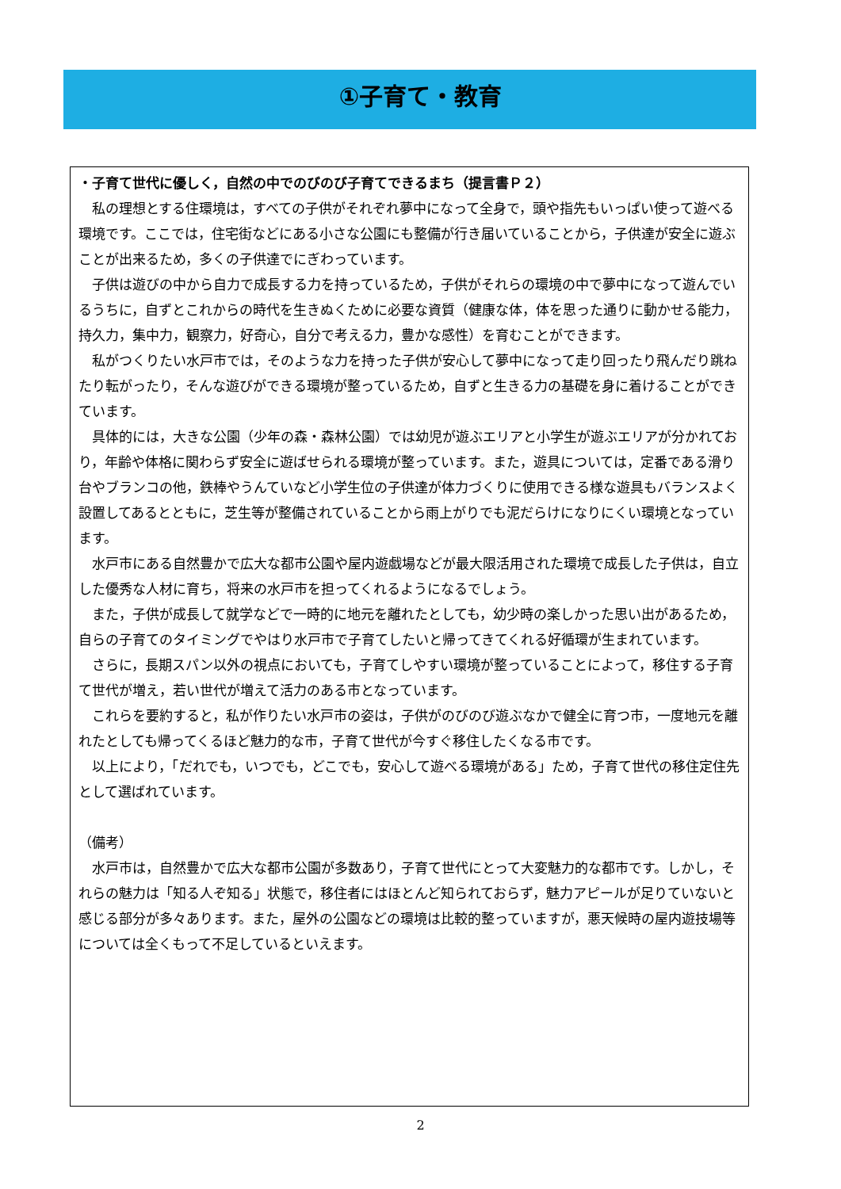①子育て・教育
・子育て世代に優しく，自然の中でのびのび子育てできるまち（提言書Ｐ２）
私の理想とする住環境は，すべての子供がそれぞれ夢中になって全身で，頭や指先もいっぱい使って遊べる環境です。ここでは，住宅街などにある小さな公園にも整備が行き届いていることから，子供達が安全に遊ぶことが出来るため，多くの子供達でにぎわっています。
子供は遊びの中から自力で成長する力を持っているため，子供がそれらの環境の中で夢中になって遊んでいるうちに，自ずとこれからの時代を生きぬくために必要な資質（健康な体，体を思った通りに動かせる能力，持久力，集中力，観察力，好奇心，自分で考える力，豊かな感性）を育むことができます。
私がつくりたい水戸市では，そのような力を持った子供が安心して夢中になって走り回ったり飛んだり跳ねたり転がったり，そんな遊びができる環境が整っているため，自ずと生きる力の基礎を身に着けることができています。
具体的には，大きな公園（少年の森・森林公園）では幼児が遊ぶエリアと小学生が遊ぶエリアが分かれており，年齢や体格に関わらず安全に遊ばせられる環境が整っています。また，遊具については，定番である滑り台やブランコの他，鉄棒やうんていなど小学生位の子供達が体力づくりに使用できる様な遊具もバランスよく設置してあるとともに，芝生等が整備されていることから雨上がりでも泥だらけになりにくい環境となっています。
水戸市にある自然豊かで広大な都市公園や屋内遊戯場などが最大限活用された環境で成長した子供は，自立した優秀な人材に育ち，将来の水戸市を担ってくれるようになるでしょう。
また，子供が成長して就学などで一時的に地元を離れたとしても，幼少時の楽しかった思い出があるため，自らの子育てのタイミングでやはり水戸市で子育てしたいと帰ってきてくれる好循環が生まれています。
さらに，長期スパン以外の視点においても，子育てしやすい環境が整っていることによって，移住する子育て世代が増え，若い世代が増えて活力のある市となっています。
これらを要約すると，私が作りたい水戸市の姿は，子供がのびのび遊ぶなかで健全に育つ市，一度地元を離れたとしても帰ってくるほど魅力的な市，子育て世代が今すぐ移住したくなる市です。
以上により，「だれでも，いつでも，どこでも，安心して遊べる環境がある」ため，子育て世代の移住定住先として選ばれています。
（備考）
水戸市は，自然豊かで広大な都市公園が多数あり，子育て世代にとって大変魅力的な都市です。しかし，それらの魅力は「知る人ぞ知る」状態で，移住者にはほとんど知られておらず，魅力アピールが足りていないと感じる部分が多々あります。また，屋外の公園などの環境は比較的整っていますが，悪天候時の屋内遊技場等については全くもって不足しているといえます。
2